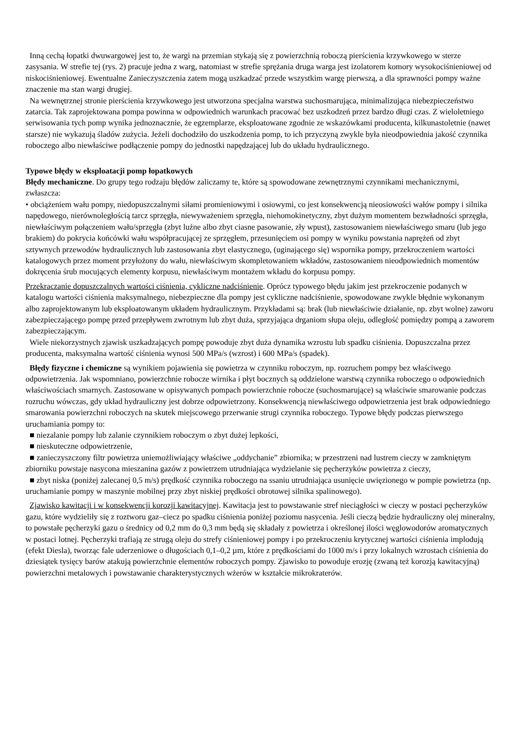Inną cechą łopatki dwuwargowej jest to, że wargi na przemian stykają się z powierzchnią roboczą pierścienia krzywkowego w sterze zasysania. W strefie tej (rys. 2) pracuje jedna z warg, natomiast w strefie sprężania druga warga jest izolatorem komory wysokociśnieniowej od niskociśnieniowej. Ewentualne Zanieczyszczenia zatem mogą uszkadzać przede wszystkim wargę pierwszą, a dla sprawności pompy ważne znaczenie ma stan wargi drugiej.
Na wewnętrznej stronie pierścienia krzywkowego jest utworzona specjalna warstwa suchosmarująca, minimalizująca niebezpieczeństwo zatarcia. Tak zaprojektowana pompa powinna w odpowiednich warunkach pracować bez uszkodzeń przez bardzo długi czas. Z wieloletniego serwisowania tych pomp wynika jednoznacznie, że egzemplarze, eksploatowane zgodnie ze wskazówkami producenta, kilkunastoletnie (nawet starsze) nie wykazują śladów zużycia. Jeżeli dochodziło do uszkodzenia pomp, to ich przyczyną zwykle była nieodpowiednia jakość czynnika roboczego albo niewłaściwe podłączenie pompy do jednostki napędzającej lub do układu hydraulicznego.
Typowe błędy w eksploatacji pomp łopatkowych
Błędy mechaniczne. Do grupy tego rodzaju błędów zaliczamy te, które są spowodowane zewnętrznymi czynnikami mechanicznymi, zwłaszcza:
• obciążeniem wału pompy, niedopuszczalnymi siłami promieniowymi i osiowymi, co jest konsekwencją nieosiowości wałów pompy i silnika napędowego, nierównoległością tarcz sprzęgła, niewyważeniem sprzęgła, niehomokinetyczny, zbyt dużym momentem bezwładności sprzęgła, niewłaściwym połączeniem wału/sprzęgła (zbyt luźne albo zbyt ciasne pasowanie, zły wpust), zastosowaniem niewłaściwego smaru (lub jego brakiem) do pokrycia końcówki wału współpracującej ze sprzęgłem, przesunięciem osi pompy w wyniku powstania naprężeń od zbyt sztywnych przewodów hydraulicznych lub zastosowania zbyt elastycznego, (uginającego się) wspornika pompy, przekroczeniem wartości katalogowych przez moment przyłożony do wału, niewłaściwym skompletowaniem wkładów, zastosowaniem nieodpowiednich momentów dokręcenia śrub mocujących elementy korpusu, niewłaściwym montażem wkładu do korpusu pompy.
Przekraczanie dopuszczalnych wartości ciśnienia, cykliczne nadciśnienie. Oprócz typowego błędu jakim jest przekroczenie podanych w katalogu wartości ciśnienia maksymalnego, niebezpieczne dla pompy jest cykliczne nadciśnienie, spowodowane zwykle błędnie wykonanym albo zaprojektowanym lub eksploatowanym układem hydraulicznym. Przykładami są: brak (lub niewłaściwie działanie, np. zbyt wolne) zaworu zabezpieczającego pompę przed przepływem zwrotnym lub zbyt duża, sprzyjająca drganiom słupa oleju, odległość pomiędzy pompą a zaworem zabezpieczającym.
Wiele niekorzystnych zjawisk uszkadzających pompę powoduje zbyt duża dynamika wzrostu lub spadku ciśnienia. Dopuszczalna przez producenta, maksymalna wartość ciśnienia wynosi 500 MPa/s (wzrost) i 600 MPa/s (spadek).
Błędy fizyczne i chemiczne są wynikiem pojawienia się powietrza w czynniku roboczym, np. rozruchem pompy bez właściwego odpowietrzenia. Jak wspomniano, powierzchnie robocze wirnika i płyt bocznych są oddzielone warstwą czynnika roboczego o odpowiednich właściwościach smarnych. Zastosowane w opisywanych pompach powierzchnie robocze (suchosmarujące) są właściwie smarowanie podczas rozruchu wówczas, gdy układ hydrauliczny jest dobrze odpowietrzony. Konsekwencją niewłaściwego odpowietrzenia jest brak odpowiedniego smarowania powierzchni roboczych na skutek miejscowego przerwanie strugi czynnika roboczego. Typowe błędy podczas pierwszego uruchamiania pompy to:
■ niezalanie pompy lub zalanie czynnikiem roboczym o zbyt dużej lepkości,
■ nieskuteczne odpowietrzenie,
■ zanieczyszczony filtr powietrza uniemożliwiający właściwe „oddychanie” zbiornika; w przestrzeni nad lustrem cieczy w zamkniętym zbiorniku powstaje nasycona mieszanina gazów z powietrzem utrudniająca wydzielanie się pęcherzyków powietrza z cieczy,
■ zbyt niska (poniżej zalecanej 0,5 m/s) prędkość czynnika roboczego na ssaniu utrudniająca usunięcie uwięzionego w pompie powietrza (np. uruchamianie pompy w maszynie mobilnej przy zbyt niskiej prędkości obrotowej silnika spalinowego).
Zjawisko kawitacji i w konsekwencji korozji kawitacyjnej. Kawitacja jest to powstawanie stref nieciągłości w cieczy w postaci pęcherzyków gazu, które wydzieliły się z roztworu gaz–ciecz po spadku ciśnienia poniżej poziomu nasycenia. Jeśli cieczą będzie hydrauliczny olej mineralny, to powstałe pęcherzyki gazu o średnicy od 0,2 mm do 0,3 mm będą się składały z powietrza i określonej ilości węglowodorów aromatycznych w postaci lotnej. Pęcherzyki trafiają ze strugą oleju do strefy ciśnieniowej pompy i po przekroczeniu krytycznej wartości ciśnienia implodują (efekt Diesla), tworząc fale uderzeniowe o długościach 0,1–0,2 µm, które z prędkościami do 1000 m/s i przy lokalnych wzrostach ciśnienia do dziesiątek tysięcy barów atakują powierzchnie elementów roboczych pompy. Zjawisko to powoduje erozję (zwaną też korozją kawitacyjną) powierzchni metalowych i powstawanie charakterystycznych wżerów w kształcie mikrokraterów.